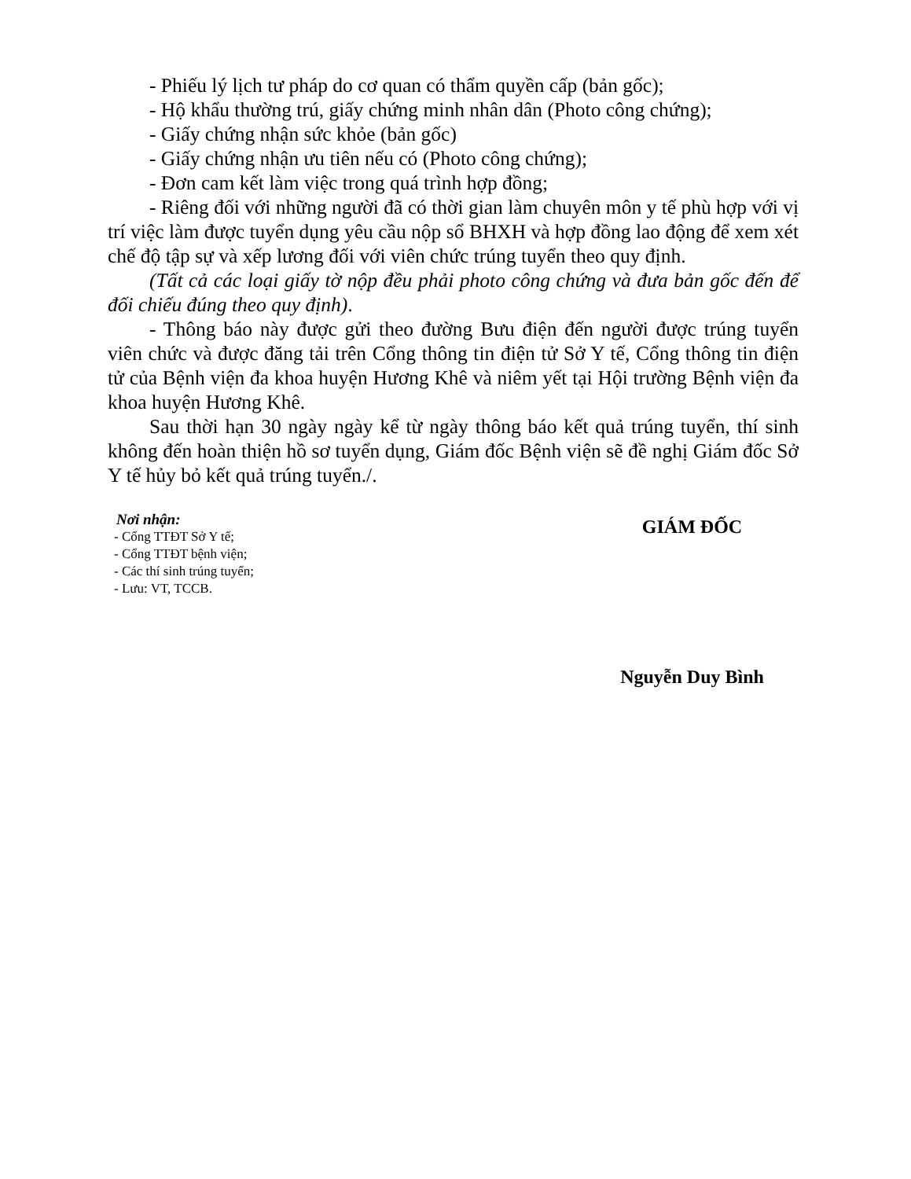- Phiếu lý lịch tư pháp do cơ quan có thẩm quyền cấp (bản gốc);
- Hộ khẩu thường trú, giấy chứng minh nhân dân (Photo công chứng);
- Giấy chứng nhận sức khỏe (bản gốc)
- Giấy chứng nhận ưu tiên nếu có (Photo công chứng);
- Đơn cam kết làm việc trong quá trình hợp đồng;
- Riêng đối với những người đã có thời gian làm chuyên môn y tế phù hợp với vị trí việc làm được tuyển dụng yêu cầu nộp sổ BHXH và hợp đồng lao động để xem xét chế độ tập sự và xếp lương đối với viên chức trúng tuyển theo quy định.
(Tất cả các loại giấy tờ nộp đều phải photo công chứng và đưa bản gốc đến để đối chiếu đúng theo quy định).
- Thông báo này được gửi theo đường Bưu điện đến người được trúng tuyển viên chức và được đăng tải trên Cổng thông tin điện tử Sở Y tế, Cổng thông tin điện tử của Bệnh viện đa khoa huyện Hương Khê và niêm yết tại Hội trường Bệnh viện đa khoa huyện Hương Khê.
Sau thời hạn 30 ngày ngày kể từ ngày thông báo kết quả trúng tuyển, thí sinh không đến hoàn thiện hồ sơ tuyển dụng, Giám đốc Bệnh viện sẽ đề nghị Giám đốc Sở Y tế hủy bỏ kết quả trúng tuyển./.
Nơi nhận:
- Cổng TTĐT Sở Y tế;
- Cổng TTĐT bệnh viện;
- Các thí sinh trúng tuyển;
- Lưu: VT, TCCB.
GIÁM ĐỐC
Nguyễn Duy Bình